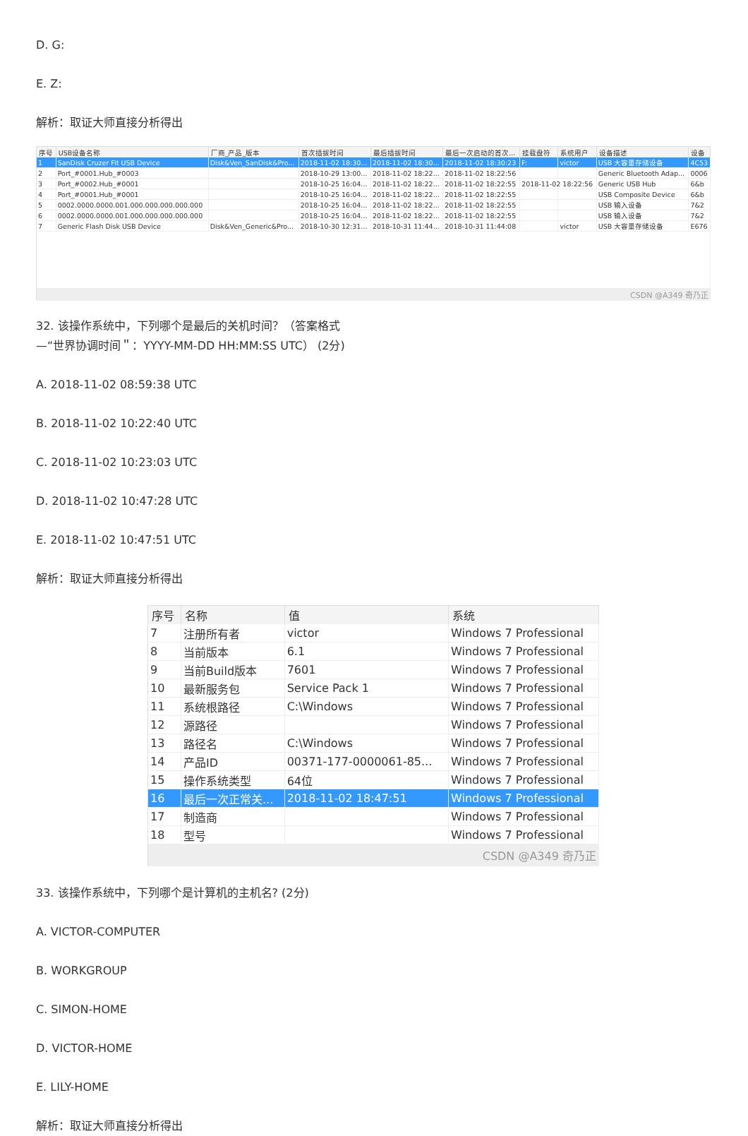D. G:
E. Z:
解析：取证大师直接分析得出
| 序号 | USB设备名称 | 厂商_产品_版本 | 首次插拔时间 | 最后插拔时间 | 最后一次启动的首次... | 挂载盘符 | 系统用户 | 设备描述 | 设备 |
| --- | --- | --- | --- | --- | --- | --- | --- | --- | --- |
| 1 | SanDisk Cruzer Fit USB Device | Disk&Ven_SanDisk&Pro... | 2018-11-02 18:30... | 2018-11-02 18:30... | 2018-11-02 18:30:23 | F: | victor | USB 大容量存储设备 | 4C53 |
| 2 | Port_#0001.Hub_#0003 | | 2018-10-29 13:00... | 2018-11-02 18:22... | 2018-11-02 18:22:56 | | | Generic Bluetooth Adap... | 0006 |
| 3 | Port_#0002.Hub_#0001 | | 2018-10-25 16:04... | 2018-11-02 18:22... | 2018-11-02 18:22:55 | 2018-11-02 18:22:56 | | Generic USB Hub | 6&b |
| 4 | Port_#0001.Hub_#0001 | | 2018-10-25 16:04... | 2018-11-02 18:22... | 2018-11-02 18:22:55 | | | USB Composite Device | 6&b |
| 5 | 0002.0000.0000.001.000.000.000.000.000 | | 2018-10-25 16:04... | 2018-11-02 18:22... | 2018-11-02 18:22:55 | | | USB 输入设备 | 7&2 |
| 6 | 0002.0000.0000.001.000.000.000.000.000 | | 2018-10-25 16:04... | 2018-11-02 18:22... | 2018-11-02 18:22:55 | | | USB 输入设备 | 7&2 |
| 7 | Generic Flash Disk USB Device | Disk&Ven_Generic&Pro... | 2018-10-30 12:31... | 2018-10-31 11:44... | 2018-10-31 11:44:08 | | victor | USB 大容量存储设备 | E676 |
| CSDN @A349 奇乃正 | | | | | | | | | |
32. 该操作系统中，下列哪个是最后的关机时间？（答案格式
—“世界协调时间＂：YYYY-MM-DD HH:MM:SS UTC） (2分)
A. 2018-11-02 08:59:38 UTC
B. 2018-11-02 10:22:40 UTC
C. 2018-11-02 10:23:03 UTC
D. 2018-11-02 10:47:28 UTC
E. 2018-11-02 10:47:51 UTC
解析：取证大师直接分析得出
| 序号 | 名称 | 值 | 系统 |
| --- | --- | --- | --- |
| 7 | 注册所有者 | victor | Windows 7 Professional |
| 8 | 当前版本 | 6.1 | Windows 7 Professional |
| 9 | 当前Build版本 | 7601 | Windows 7 Professional |
| 10 | 最新服务包 | Service Pack 1 | Windows 7 Professional |
| 11 | 系统根路径 | C:\Windows | Windows 7 Professional |
| 12 | 源路径 | | Windows 7 Professional |
| 13 | 路径名 | C:\Windows | Windows 7 Professional |
| 14 | 产品ID | 00371-177-0000061-85... | Windows 7 Professional |
| 15 | 操作系统类型 | 64位 | Windows 7 Professional |
| 16 | 最后一次正常关... | 2018-11-02 18:47:51 | Windows 7 Professional |
| 17 | 制造商 | | Windows 7 Professional |
| 18 | 型号 | | Windows 7 Professional |
| CSDN @A349 奇乃正 | | | |
33. 该操作系统中，下列哪个是计算机的主机名? (2分)
A. VICTOR-COMPUTER
B. WORKGROUP
C. SIMON-HOME
D. VICTOR-HOME
E. LILY-HOME
解析：取证大师直接分析得出